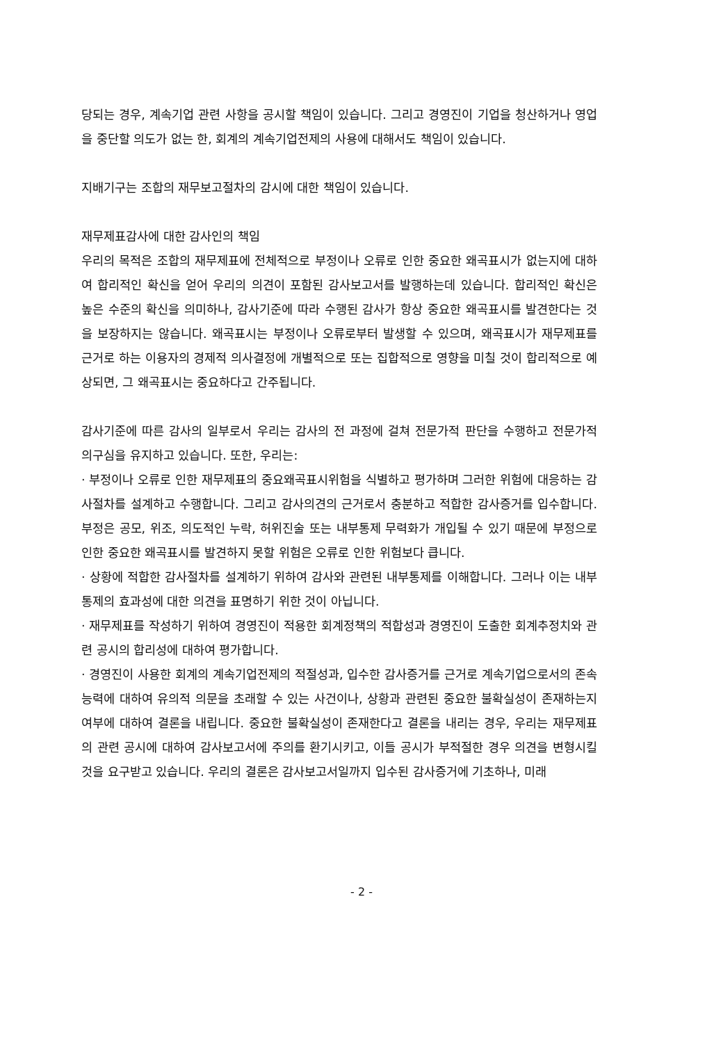당되는 경우, 계속기업 관련 사항을 공시할 책임이 있습니다. 그리고 경영진이 기업을 청산하거나 영업을 중단할 의도가 없는 한, 회계의 계속기업전제의 사용에 대해서도 책임이 있습니다.
지배기구는 조합의 재무보고절차의 감시에 대한 책임이 있습니다.
재무제표감사에 대한 감사인의 책임
우리의 목적은 조합의 재무제표에 전체적으로 부정이나 오류로 인한 중요한 왜곡표시가 없는지에 대하여 합리적인 확신을 얻어 우리의 의견이 포함된 감사보고서를 발행하는데 있습니다. 합리적인 확신은 높은 수준의 확신을 의미하나, 감사기준에 따라 수행된 감사가 항상 중요한 왜곡표시를 발견한다는 것을 보장하지는 않습니다. 왜곡표시는 부정이나 오류로부터 발생할 수 있으며, 왜곡표시가 재무제표를 근거로 하는 이용자의 경제적 의사결정에 개별적으로 또는 집합적으로 영향을 미칠 것이 합리적으로 예상되면, 그 왜곡표시는 중요하다고 간주됩니다.
감사기준에 따른 감사의 일부로서 우리는 감사의 전 과정에 걸쳐 전문가적 판단을 수행하고 전문가적 의구심을 유지하고 있습니다. 또한, 우리는:
· 부정이나 오류로 인한 재무제표의 중요왜곡표시위험을 식별하고 평가하며 그러한 위험에 대응하는 감사절차를 설계하고 수행합니다. 그리고 감사의견의 근거로서 충분하고 적합한 감사증거를 입수합니다. 부정은 공모, 위조, 의도적인 누락, 허위진술 또는 내부통제 무력화가 개입될 수 있기 때문에 부정으로 인한 중요한 왜곡표시를 발견하지 못할 위험은 오류로 인한 위험보다 큽니다.
· 상황에 적합한 감사절차를 설계하기 위하여 감사와 관련된 내부통제를 이해합니다. 그러나 이는 내부통제의 효과성에 대한 의견을 표명하기 위한 것이 아닙니다.
· 재무제표를 작성하기 위하여 경영진이 적용한 회계정책의 적합성과 경영진이 도출한 회계추정치와 관련 공시의 합리성에 대하여 평가합니다.
· 경영진이 사용한 회계의 계속기업전제의 적절성과, 입수한 감사증거를 근거로 계속기업으로서의 존속능력에 대하여 유의적 의문을 초래할 수 있는 사건이나, 상황과 관련된 중요한 불확실성이 존재하는지 여부에 대하여 결론을 내립니다. 중요한 불확실성이 존재한다고 결론을 내리는 경우, 우리는 재무제표의 관련 공시에 대하여 감사보고서에 주의를 환기시키고, 이들 공시가 부적절한 경우 의견을 변형시킬 것을 요구받고 있습니다. 우리의 결론은 감사보고서일까지 입수된 감사증거에 기초하나, 미래
- 2 -